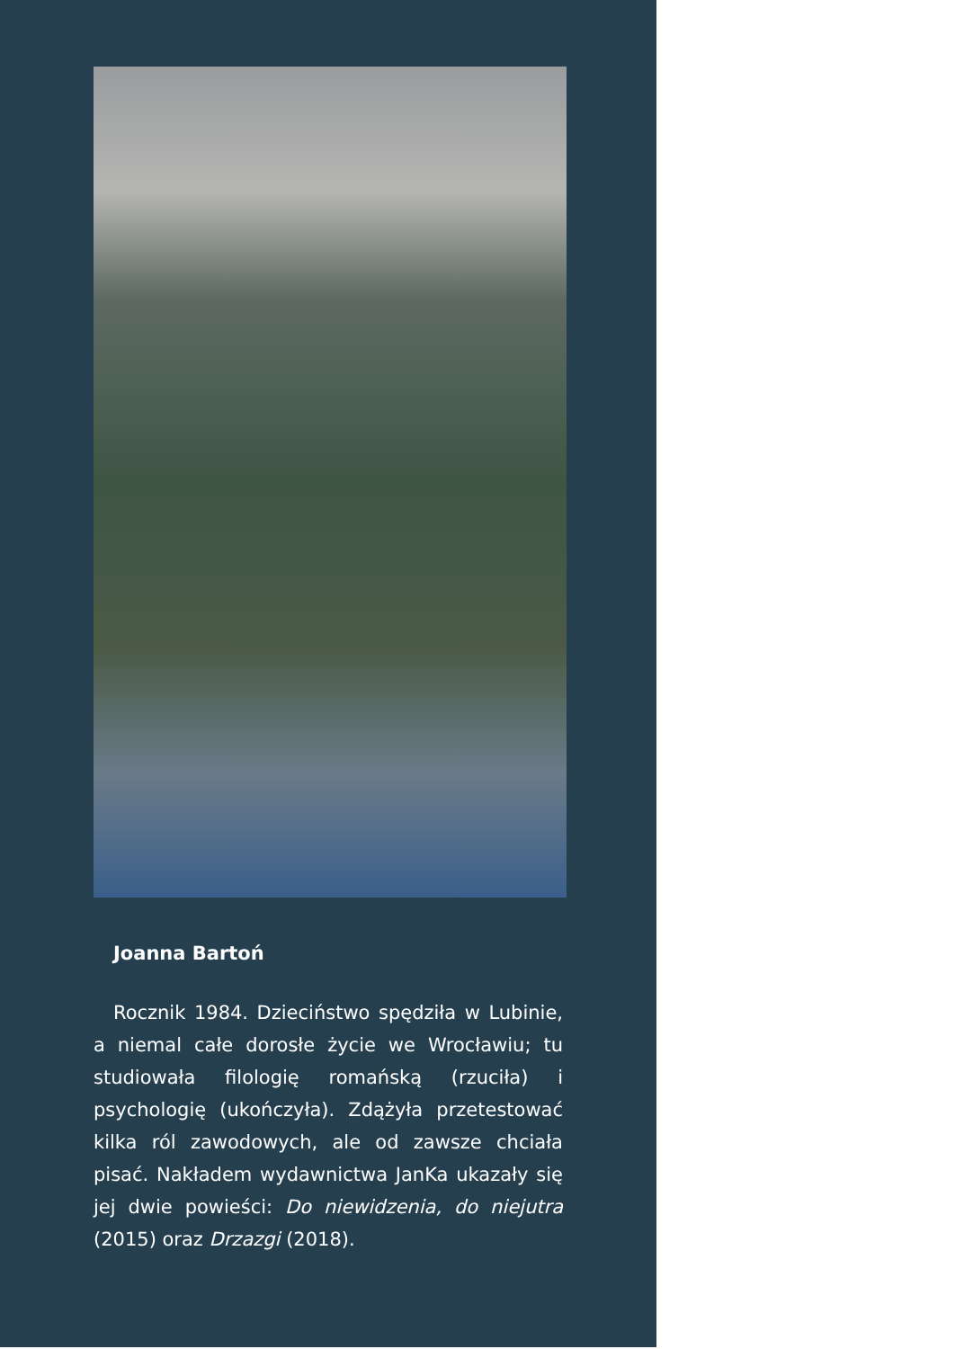Joanna Bartoń
Rocznik 1984. Dzieciństwo spędziła w Lubinie, a niemal całe dorosłe życie we Wrocławiu; tu studiowała filologię romańską (rzuciła) i psychologię (ukończyła). Zdążyła przetestować kilka ról zawodowych, ale od zawsze chciała pisać. Nakładem wydawnictwa JanKa ukazały się jej dwie powieści: Do niewidzenia, do niejutra (2015) oraz Drzazgi (2018).